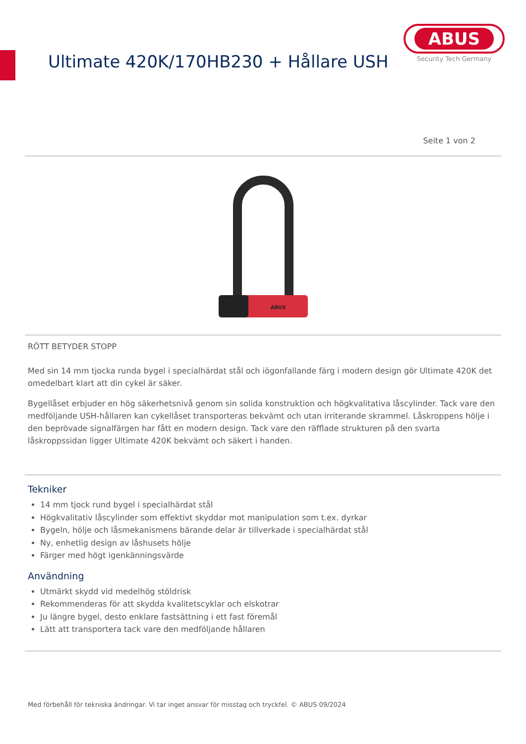Ultimate 420K/170HB230 + Hållare USH
ABUS
Security Tech Germany
Seite 1 von 2
ABUS
RÖTT BETYDER STOPP
Med sin 14 mm tjocka runda bygel i specialhärdat stål och iögonfallande färg i modern design gör Ultimate 420K det omedelbart klart att din cykel är säker.
Bygellåset erbjuder en hög säkerhetsnivå genom sin solida konstruktion och högkvalitativa låscylinder. Tack vare den medföljande USH-hållaren kan cykellåset transporteras bekvämt och utan irriterande skrammel. Låskroppens hölje i den beprövade signalfärgen har fått en modern design. Tack vare den räfflade strukturen på den svarta låskroppssidan ligger Ultimate 420K bekvämt och säkert i handen.
Tekniker
14 mm tjock rund bygel i specialhärdat stål
Högkvalitativ låscylinder som effektivt skyddar mot manipulation som t.ex. dyrkar
Bygeln, hölje och låsmekanismens bärande delar är tillverkade i specialhärdat stål
Ny, enhetlig design av låshusets hölje
Färger med högt igenkänningsvärde
Användning
Utmärkt skydd vid medelhög stöldrisk
Rekommenderas för att skydda kvalitetscyklar och elskotrar
Ju längre bygel, desto enklare fastsättning i ett fast föremål
Lätt att transportera tack vare den medföljande hållaren
Med förbehåll för tekniska ändringar. Vi tar inget ansvar för misstag och tryckfel. © ABUS 09/2024